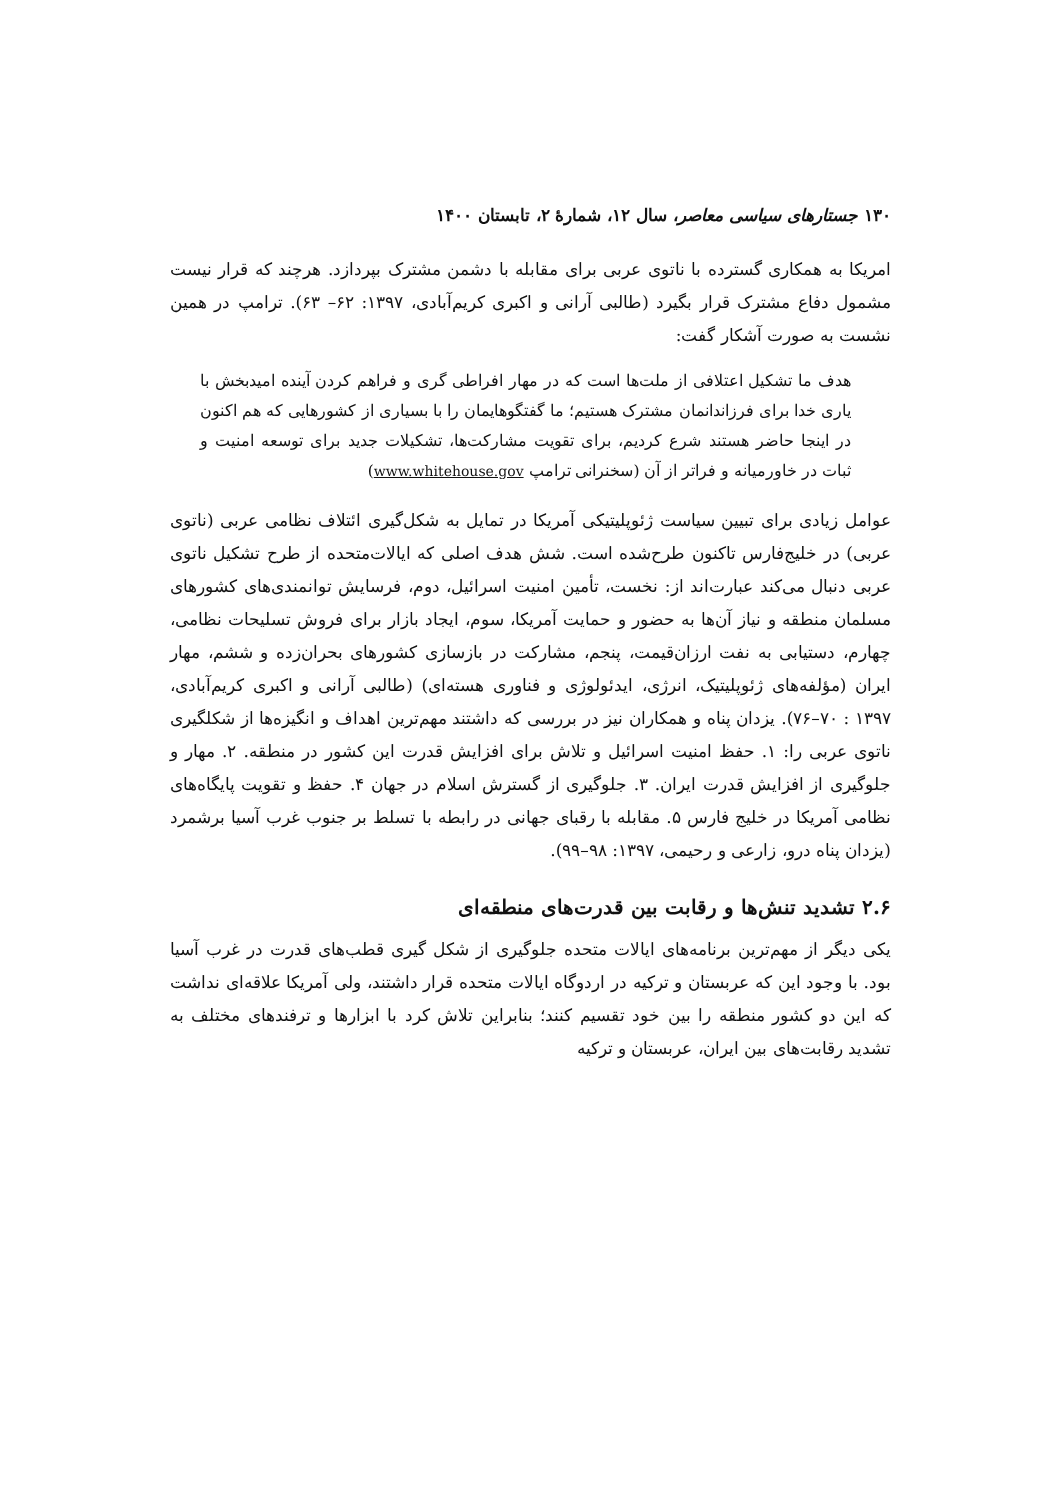۱۳۰ جستارهای سیاسی معاصر، سال ۱۲، شمارهٔ ۲، تابستان ۱۴۰۰
امریکا به همکاری گسترده با ناتوی عربی برای مقابله با دشمن مشترک بپردازد. هرچند که قرار نیست مشمول دفاع مشترک قرار بگیرد (طالبی آرانی و اکبری کریم‌آبادی، ۱۳۹۷: ۶۲– ۶۳). ترامپ در همین نشست به صورت آشکار گفت:
هدف ما تشکیل اعتلافی از ملت‌ها است که در مهار افراطی گری و فراهم کردن آینده امیدبخش با یاری خدا برای فرزاندانمان مشترک هستیم؛ ما گفتگوهایمان را با بسیاری از کشورهایی که هم اکنون در اینجا حاضر هستند شرع کردیم، برای تقویت مشارکت‌ها، تشکیلات جدید برای توسعه امنیت و ثبات در خاورمیانه و فراتر از آن (سخنرانی ترامپ www.whitehouse.gov)
عوامل زیادی برای تبیین سیاست ژئوپلیتیکی آمریکا در تمایل به شکل‌گیری ائتلاف نظامی عربی (ناتوی عربی) در خلیج‌فارس تاکنون طرح‌شده است. شش هدف اصلی که ایالات‌متحده از طرح تشکیل ناتوی عربی دنبال می‌کند عبارت‌اند از: نخست، تأمین امنیت اسرائیل، دوم، فرسایش توانمندی‌های کشورهای مسلمان منطقه و نیاز آن‌ها به حضور و حمایت آمریکا، سوم، ایجاد بازار برای فروش تسلیحات نظامی، چهارم، دستیابی به نفت ارزان‌قیمت، پنجم، مشارکت در بازسازی کشورهای بحران‌زده و ششم، مهار ایران (مؤلفه‌های ژئوپلیتیک، انرژی، ایدئولوژی و فناوری هسته‌ای) (طالبی آرانی و اکبری کریم‌آبادی، ۱۳۹۷ : ۷۰–۷۶). یزدان پناه و همکاران نیز در بررسی که داشتند مهم‌ترین اهداف و انگیزه‌ها از شکلگیری ناتوی عربی را: ۱. حفظ امنیت اسرائیل و تلاش برای افزایش قدرت این کشور در منطقه. ۲. مهار و جلوگیری از افزایش قدرت ایران. ۳. جلوگیری از گسترش اسلام در جهان ۴. حفظ و تقویت پایگاه‌های نظامی آمریکا در خلیج فارس ۵. مقابله با رقبای جهانی در رابطه با تسلط بر جنوب غرب آسیا برشمرد (یزدان پناه درو، زارعی و رحیمی، ۱۳۹۷: ۹۸–۹۹).
۲.۶ تشدید تنش‌ها و رقابت بین قدرت‌های منطقه‌ای
یکی دیگر از مهم‌ترین برنامه‌های ایالات متحده جلوگیری از شکل گیری قطب‌های قدرت در غرب آسیا بود. با وجود این که عربستان و ترکیه در اردوگاه ایالات متحده قرار داشتند، ولی آمریکا علاقه‌ای نداشت که این دو کشور منطقه را بین خود تقسیم کنند؛ بنابراین تلاش کرد با ابزارها و ترفندهای مختلف به تشدید رقابت‌های بین ایران، عربستان و ترکیه